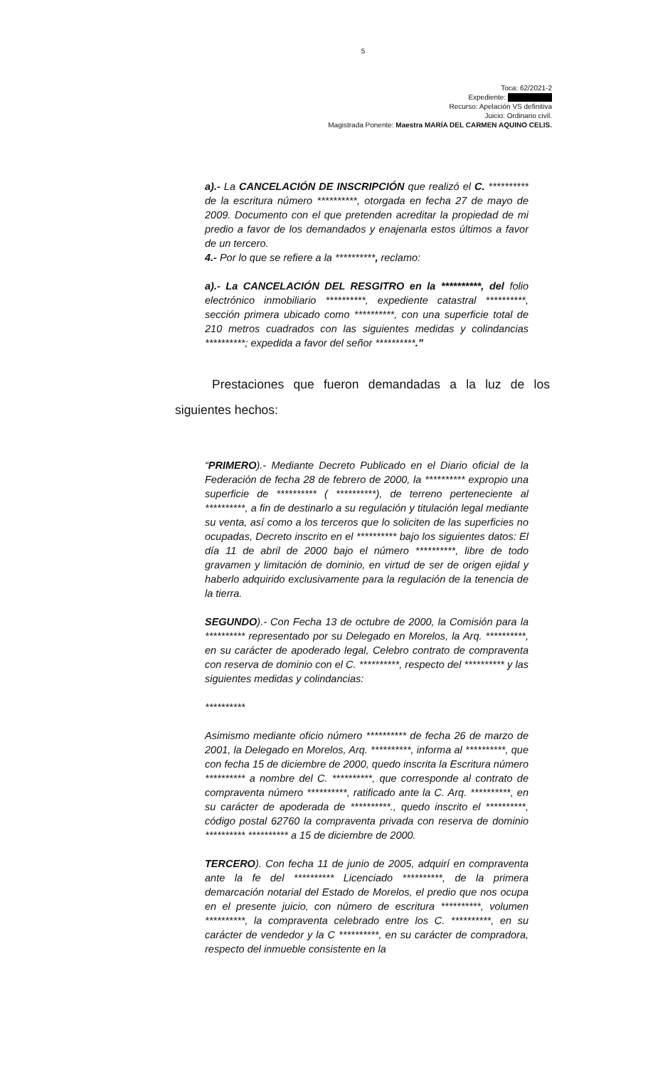5
Toca: 62/2021-2
Expediente:
Recurso: Apelación VS definitiva
Juicio: Ordinario civil.
Magistrada Ponente: Maestra MARÍA DEL CARMEN AQUINO CELIS.
a).- La CANCELACIÓN DE INSCRIPCIÓN que realizó el C. ********** de la escritura número **********, otorgada en fecha 27 de mayo de 2009. Documento con el que pretenden acreditar la propiedad de mi predio a favor de los demandados y enajenarla estos últimos a favor de un tercero.
4.- Por lo que se refiere a la **********, reclamo:
a).- La CANCELACIÓN DEL RESGITRO en la **********, del folio electrónico inmobiliario **********, expediente catastral **********, sección primera ubicado como **********, con una superficie total de 210 metros cuadrados con las siguientes medidas y colindancias **********; expedida a favor del señor **********.”
Prestaciones que fueron demandadas a la luz de los siguientes hechos:
“PRIMERO).- Mediante Decreto Publicado en el Diario oficial de la Federación de fecha 28 de febrero de 2000, la ********** expropio una superficie de ********** ( **********), de terreno perteneciente al **********, a fin de destinarlo a su regulación y titulación legal mediante su venta, así como a los terceros que lo soliciten de las superficies no ocupadas, Decreto inscrito en el ********** bajo los siguientes datos: El día 11 de abril de 2000 bajo el número **********, libre de todo gravamen y limitación de dominio, en virtud de ser de origen ejidal y haberlo adquirido exclusivamente para la regulación de la tenencia de la tierra.
SEGUNDO).- Con Fecha 13 de octubre de 2000, la Comisión para la ********** representado por su Delegado en Morelos, la Arq. **********, en su carácter de apoderado legal, Celebro contrato de compraventa con reserva de dominio con el C. **********, respecto del ********** y las siguientes medidas y colindancias:
**********
Asimismo mediante oficio número ********** de fecha 26 de marzo de 2001, la Delegado en Morelos, Arq. **********, informa al **********, que con fecha 15 de diciembre de 2000, quedo inscrita la Escritura número ********** a nombre del C. **********, que corresponde al contrato de compraventa número **********, ratificado ante la C. Arq. **********, en su carácter de apoderada de **********., quedo inscrito el **********, código postal 62760 la compraventa privada con reserva de dominio ********** ********** a 15 de diciembre de 2000.
TERCERO). Con fecha 11 de junio de 2005, adquirí en compraventa ante la fe del ********** Licenciado **********, de la primera demarcación notarial del Estado de Morelos, el predio que nos ocupa en el presente juicio, con número de escritura **********, volumen **********, la compraventa celebrado entre los C. **********, en su carácter de vendedor y la C **********, en su carácter de compradora, respecto del inmueble consistente en la